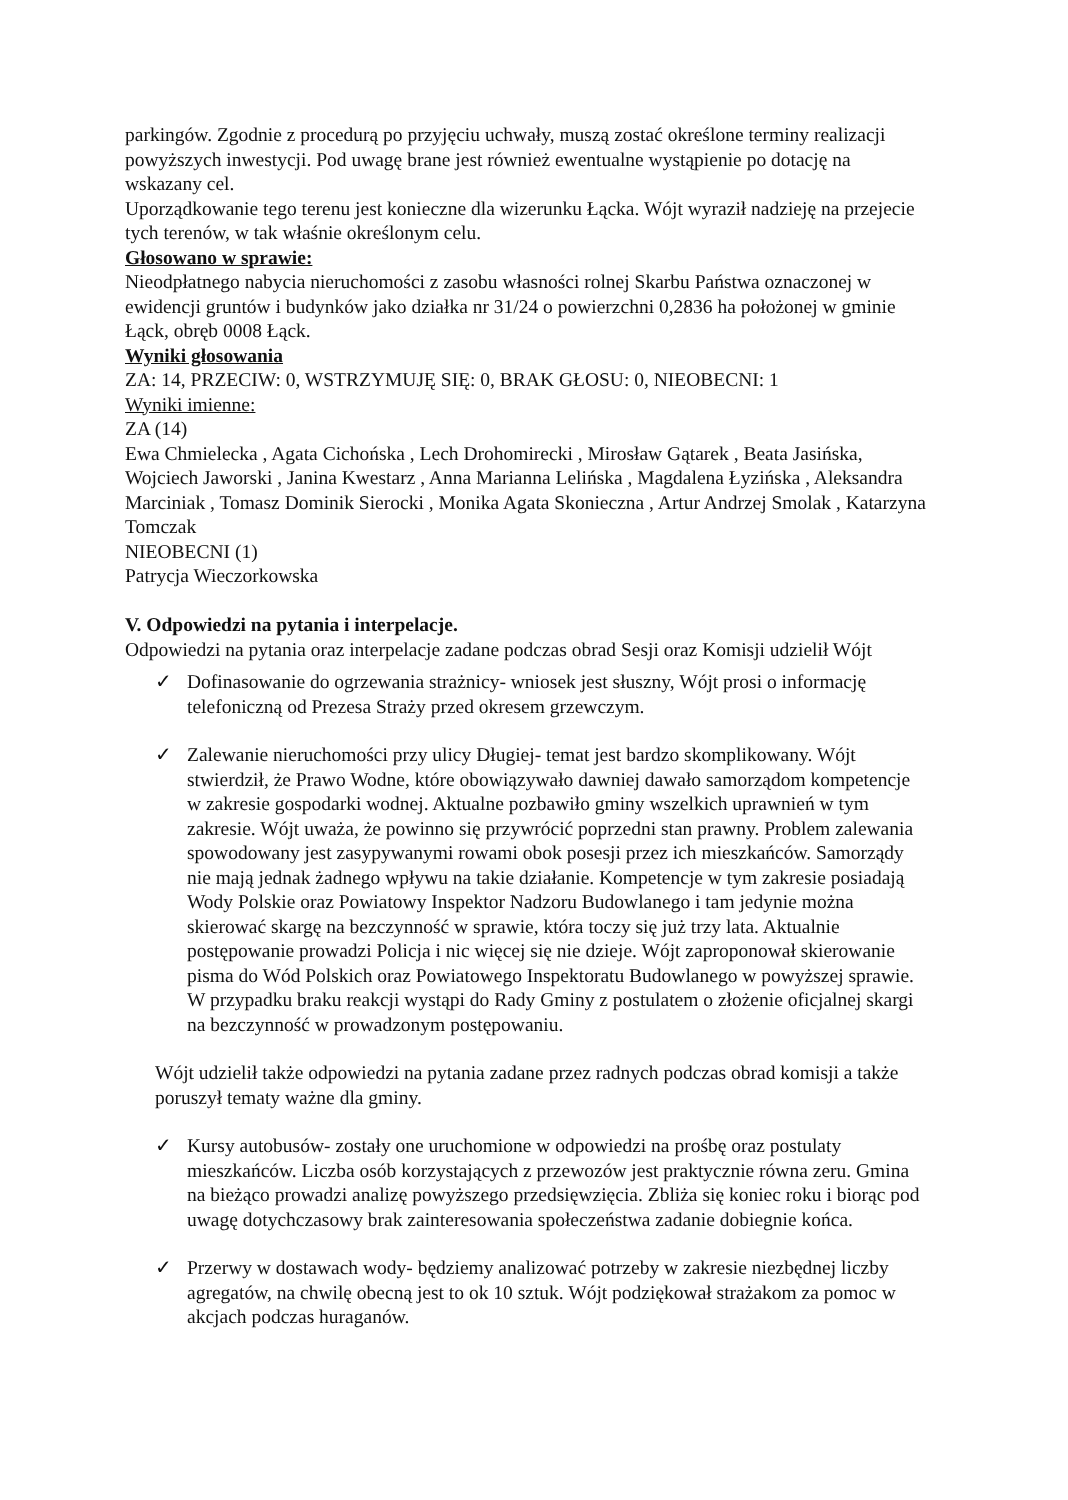parkingów. Zgodnie z procedurą po przyjęciu uchwały, muszą zostać określone terminy realizacji powyższych inwestycji. Pod uwagę brane jest również ewentualne wystąpienie po dotację na wskazany cel.
Uporządkowanie tego terenu jest konieczne dla wizerunku Łącka. Wójt wyraził nadzieję na przejecie tych terenów, w tak właśnie określonym celu.
Głosowano w sprawie:
Nieodpłatnego nabycia nieruchomości z zasobu własności rolnej Skarbu Państwa oznaczonej w ewidencji gruntów i budynków jako działka nr 31/24 o powierzchni 0,2836 ha położonej w gminie Łąck, obręb 0008 Łąck.
Wyniki głosowania
ZA: 14, PRZECIW: 0, WSTRZYMUJĘ SIĘ: 0, BRAK GŁOSU: 0, NIEOBECNI: 1
Wyniki imienne:
ZA (14)
Ewa Chmielecka , Agata Cichońska , Lech Drohomirecki , Mirosław Gątarek , Beata Jasińska, Wojciech Jaworski , Janina Kwestarz , Anna Marianna Lelińska , Magdalena Łyzińska , Aleksandra Marciniak , Tomasz Dominik Sierocki , Monika Agata Skonieczna , Artur Andrzej Smolak , Katarzyna Tomczak
NIEOBECNI (1)
Patrycja Wieczorkowska
V. Odpowiedzi na pytania i interpelacje.
Odpowiedzi na pytania oraz interpelacje zadane podczas obrad Sesji oraz Komisji udzielił Wójt
✓ Dofinasowanie do ogrzewania strażnicy- wniosek jest słuszny, Wójt prosi o informację telefoniczną od Prezesa Straży przed okresem grzewczym.
✓ Zalewanie nieruchomości przy ulicy Długiej- temat jest bardzo skomplikowany. Wójt stwierdził, że Prawo Wodne, które obowiązywało dawniej dawało samorządom kompetencje w zakresie gospodarki wodnej. Aktualne pozbawiło gminy wszelkich uprawnień w tym zakresie. Wójt uważa, że powinno się przywrócić poprzedni stan prawny. Problem zalewania spowodowany jest zasypywanymi rowami obok posesji przez ich mieszkańców. Samorządy nie mają jednak żadnego wpływu na takie działanie. Kompetencje w tym zakresie posiadają Wody Polskie oraz Powiatowy Inspektor Nadzoru Budowlanego i tam jedynie można skierować skargę na bezczynność w sprawie, która toczy się już trzy lata. Aktualnie postępowanie prowadzi Policja i nic więcej się nie dzieje. Wójt zaproponował skierowanie pisma do Wód Polskich oraz Powiatowego Inspektoratu Budowlanego w powyższej sprawie. W przypadku braku reakcji wystąpi do Rady Gminy z postulatem o złożenie oficjalnej skargi na bezczynność w prowadzonym postępowaniu.
Wójt udzielił także odpowiedzi na pytania zadane przez radnych podczas obrad komisji a także poruszył tematy ważne dla gminy.
✓ Kursy autobusów- zostały one uruchomione w odpowiedzi na prośbę oraz postulaty mieszkańców. Liczba osób korzystających z przewozów jest praktycznie równa zeru. Gmina na bieżąco prowadzi analizę powyższego przedsięwzięcia. Zbliża się koniec roku i biorąc pod uwagę dotychczasowy brak zainteresowania społeczeństwa zadanie dobiegnie końca.
✓ Przerwy w dostawach wody- będziemy analizować potrzeby w zakresie niezbędnej liczby agregatów, na chwilę obecną jest to ok 10 sztuk. Wójt podziękował strażakom za pomoc w akcjach podczas huraganów.